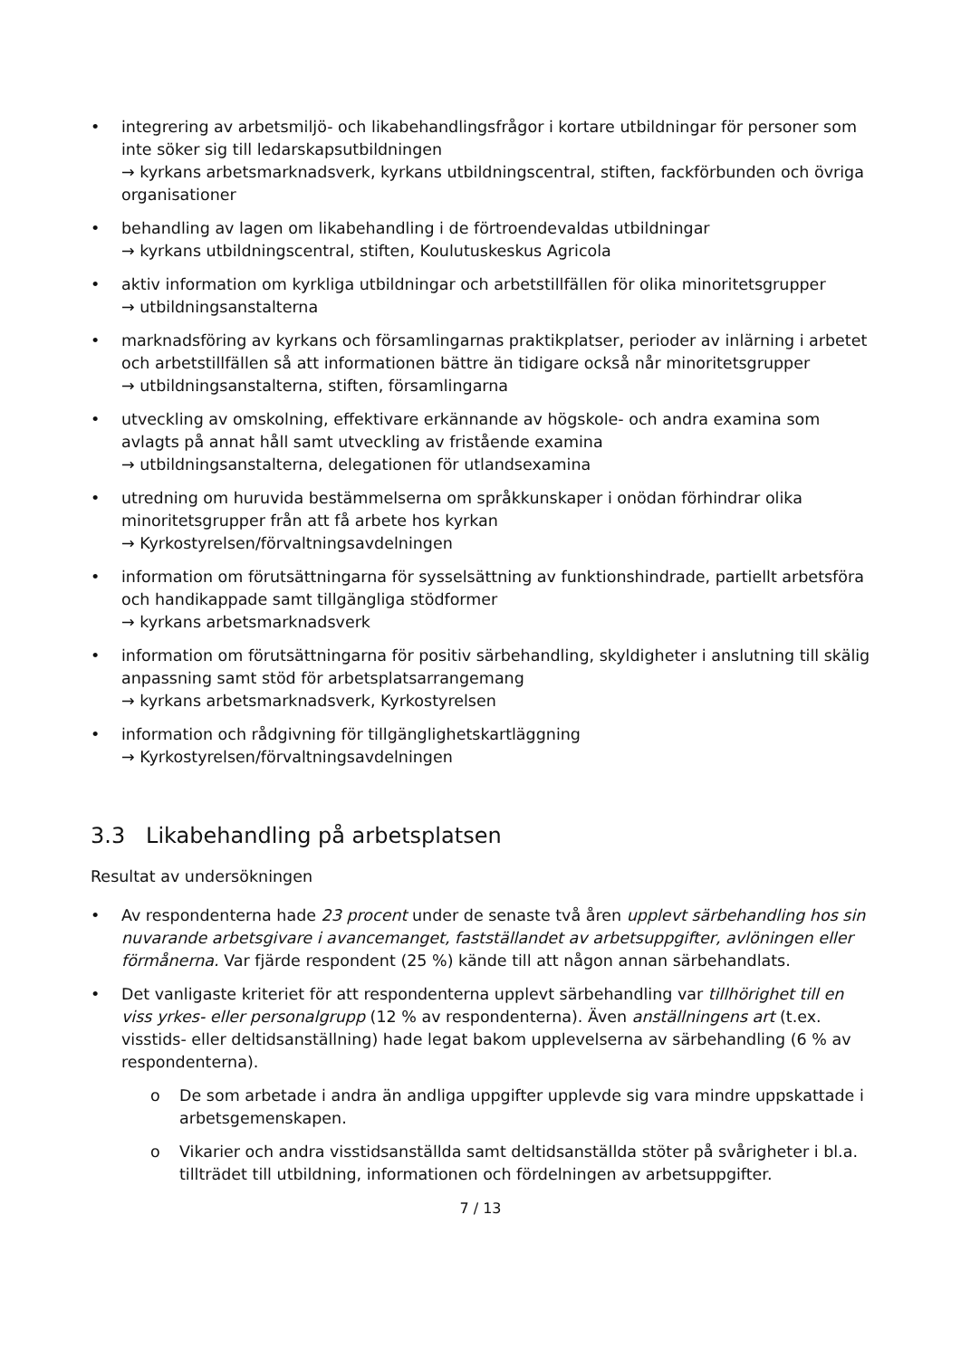• integrering av arbetsmiljö- och likabehandlingsfrågor i kortare utbildningar för personer som inte söker sig till ledarskapsutbildningen
→ kyrkans arbetsmarknadsverk, kyrkans utbildningscentral, stiften, fackförbunden och övriga organisationer
• behandling av lagen om likabehandling i de förtroendevaldas utbildningar
→ kyrkans utbildningscentral, stiften, Koulutuskeskus Agricola
• aktiv information om kyrkliga utbildningar och arbetstillfällen för olika minoritetsgrupper
→ utbildningsanstalterna
• marknadsföring av kyrkans och församlingarnas praktikplatser, perioder av inlärning i arbetet och arbetstillfällen så att informationen bättre än tidigare också når minoritetsgrupper
→ utbildningsanstalterna, stiften, församlingarna
• utveckling av omskolning, effektivare erkännande av högskole- och andra examina som avlagts på annat håll samt utveckling av fristående examina
→ utbildningsanstalterna, delegationen för utlandsexamina
• utredning om huruvida bestämmelserna om språkkunskaper i onödan förhindrar olika minoritetsgrupper från att få arbete hos kyrkan
→ Kyrkostyrelsen/förvaltningsavdelningen
• information om förutsättningarna för sysselsättning av funktionshindrade, partiellt arbetsföra och handikappade samt tillgängliga stödformer
→ kyrkans arbetsmarknadsverk
• information om förutsättningarna för positiv särbehandling, skyldigheter i anslutning till skälig anpassning samt stöd för arbetsplatsarrangemang
→ kyrkans arbetsmarknadsverk, Kyrkostyrelsen
• information och rådgivning för tillgänglighetskartläggning
→ Kyrkostyrelsen/förvaltningsavdelningen
3.3 Likabehandling på arbetsplatsen
Resultat av undersökningen
• Av respondenterna hade 23 procent under de senaste två åren upplevt särbehandling hos sin nuvarande arbetsgivare i avancemanget, fastställandet av arbetsuppgifter, avlöningen eller förmånerna. Var fjärde respondent (25 %) kände till att någon annan särbehandlats.
• Det vanligaste kriteriet för att respondenterna upplevt särbehandling var tillhörighet till en viss yrkes- eller personalgrupp (12 % av respondenterna). Även anställningens art (t.ex. visstids- eller deltidsanställning) hade legat bakom upplevelserna av särbehandling (6 % av respondenterna).
o De som arbetade i andra än andliga uppgifter upplevde sig vara mindre uppskattade i arbetsgemenskapen.
o Vikarier och andra visstidsanställda samt deltidsanställda stöter på svårigheter i bl.a. tillträdet till utbildning, informationen och fördelningen av arbetsuppgifter.
7 / 13